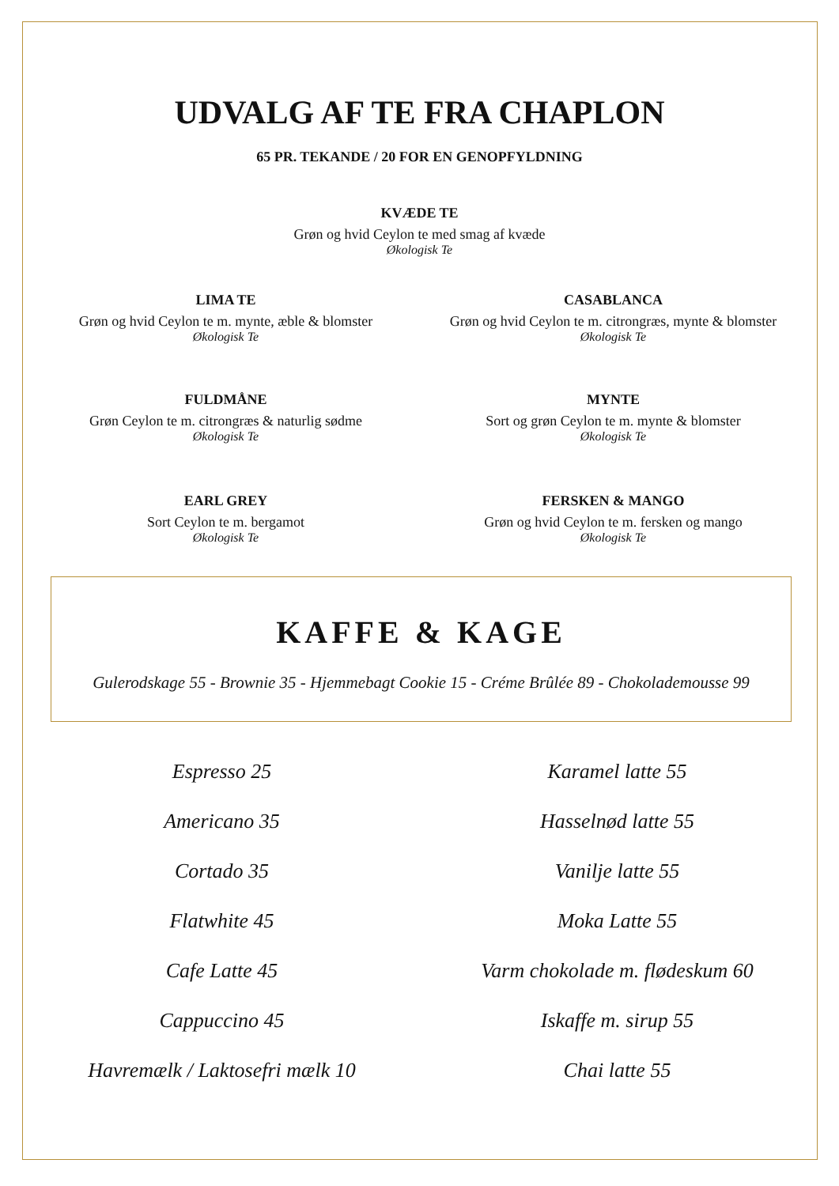UDVALG AF TE FRA CHAPLON
65 PR. TEKANDE / 20 FOR EN GENOPFYLDNING
KVÆDE TE
Grøn og hvid Ceylon te med smag af kvæde
Økologisk Te
LIMA TE
Grøn og hvid Ceylon te m. mynte, æble & blomster
Økologisk Te
CASABLANCA
Grøn og hvid Ceylon te m. citrongræs, mynte & blomster
Økologisk Te
FULDMÅNE
Grøn Ceylon te m. citrongræs & naturlig sødme
Økologisk Te
MYNTE
Sort og grøn Ceylon te m. mynte & blomster
Økologisk Te
EARL GREY
Sort Ceylon te m. bergamot
Økologisk Te
FERSKEN & MANGO
Grøn og hvid Ceylon te m. fersken og mango
Økologisk Te
KAFFE & KAGE
Gulerodskage 55 - Brownie 35 - Hjemmebagt Cookie 15 - Créme Brûlée 89 - Chokolademousse 99
Espresso 25
Americano 35
Cortado 35
Flatwhite 45
Cafe Latte 45
Cappuccino 45
Havremælk / Laktosefri mælk 10
Karamel latte 55
Hasselnød latte 55
Vanilje latte 55
Moka Latte 55
Varm chokolade m. flødeskum 60
Iskaffe m. sirup 55
Chai latte 55